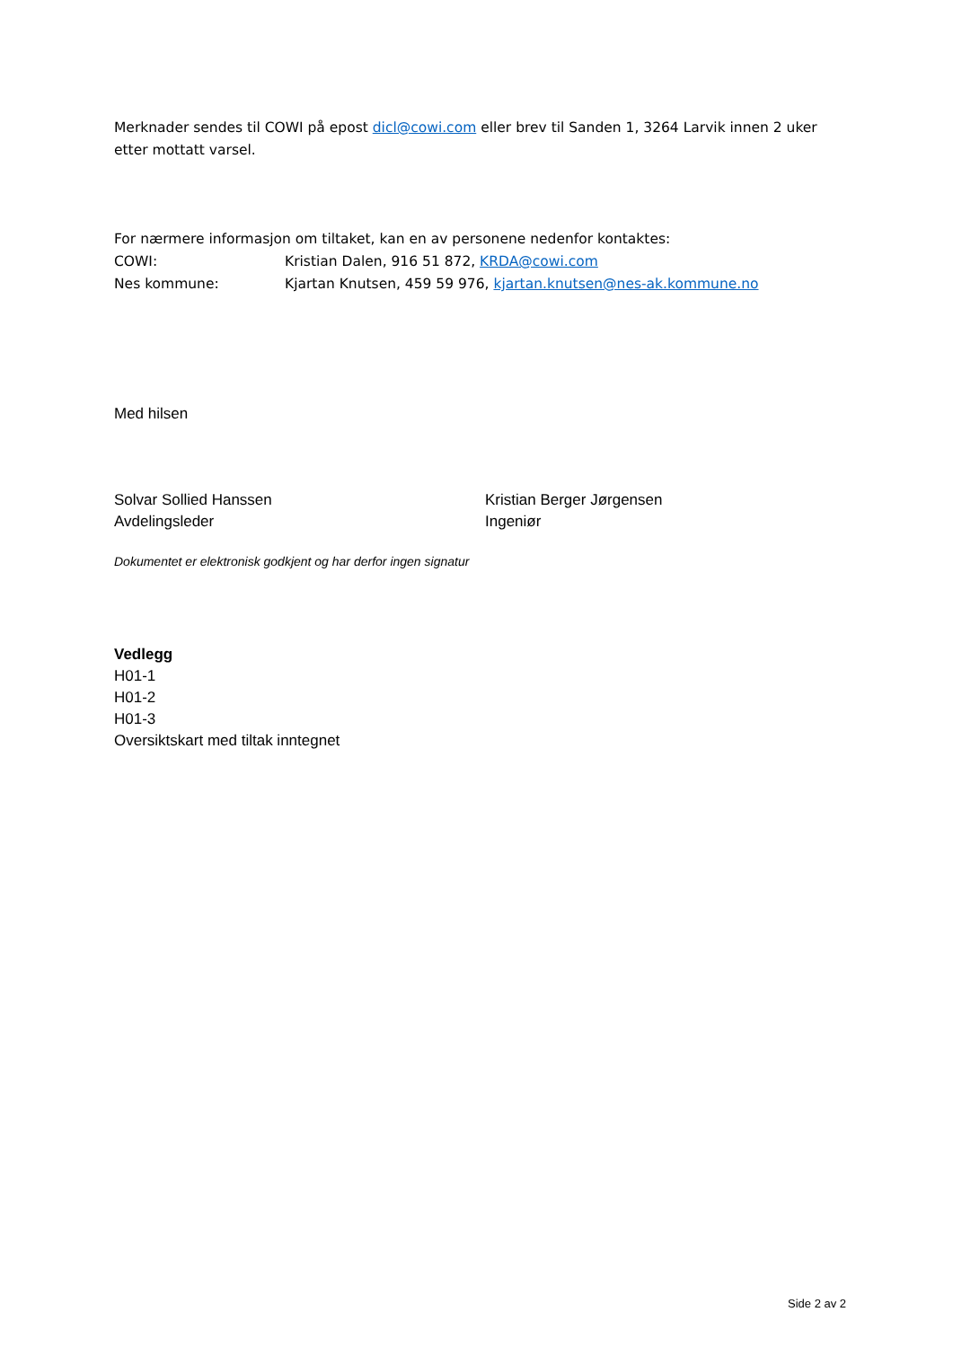Merknader sendes til COWI på epost dicl@cowi.com eller brev til Sanden 1, 3264 Larvik innen 2 uker etter mottatt varsel.
For nærmere informasjon om tiltaket, kan en av personene nedenfor kontaktes:
COWI: Kristian Dalen, 916 51 872, KRDA@cowi.com
Nes kommune: Kjartan Knutsen, 459 59 976, kjartan.knutsen@nes-ak.kommune.no
Med hilsen
Solvar Sollied Hanssen
Avdelingsleder
Kristian Berger Jørgensen
Ingeniør
Dokumentet er elektronisk godkjent og har derfor ingen signatur
Vedlegg
H01-1
H01-2
H01-3
Oversiktskart med tiltak inntegnet
Side 2 av 2